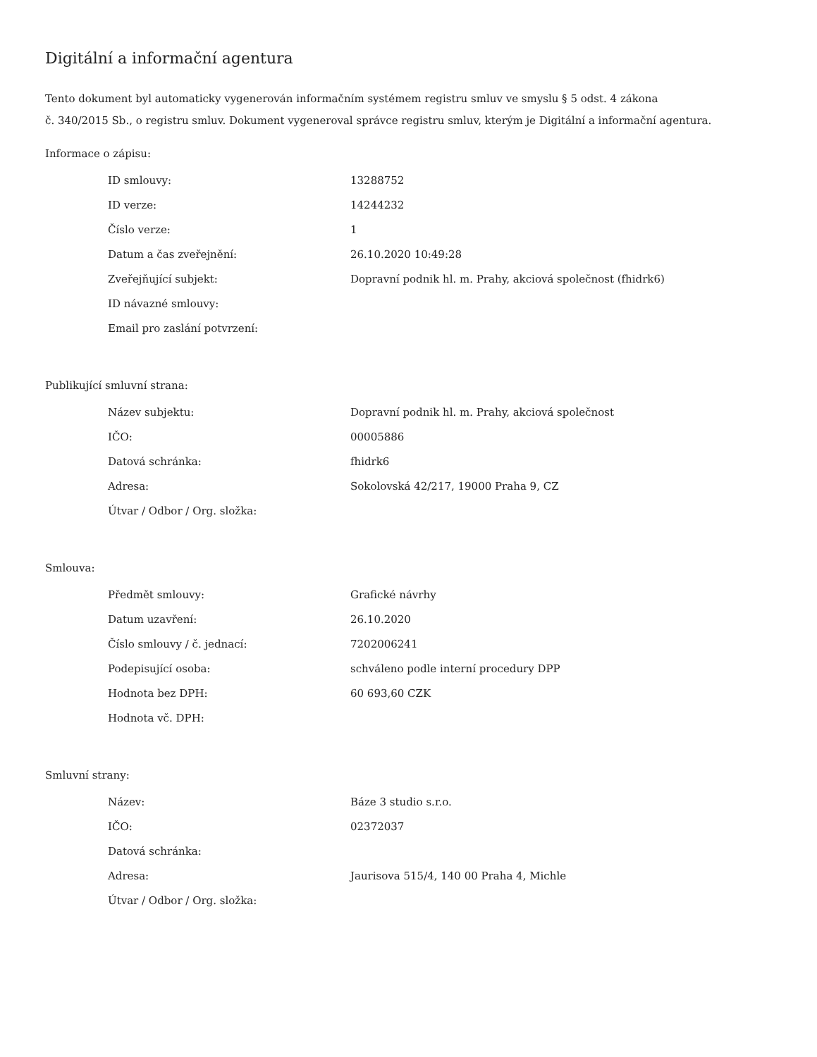Digitální a informační agentura
Tento dokument byl automaticky vygenerován informačním systémem registru smluv ve smyslu § 5 odst. 4 zákona
č. 340/2015 Sb., o registru smluv. Dokument vygeneroval správce registru smluv, kterým je Digitální a informační agentura.
Informace o zápisu:
| ID smlouvy: | 13288752 |
| ID verze: | 14244232 |
| Číslo verze: | 1 |
| Datum a čas zveřejnění: | 26.10.2020 10:49:28 |
| Zveřejňující subjekt: | Dopravní podnik hl. m. Prahy, akciová společnost (fhidrk6) |
| ID návazné smlouvy: | |
| Email pro zaslání potvrzení: | |
Publikující smluvní strana:
| Název subjektu: | Dopravní podnik hl. m. Prahy, akciová společnost |
| IČO: | 00005886 |
| Datová schránka: | fhidrk6 |
| Adresa: | Sokolovská 42/217, 19000 Praha 9, CZ |
| Útvar / Odbor / Org. složka: | |
Smlouva:
| Předmět smlouvy: | Grafické návrhy |
| Datum uzavření: | 26.10.2020 |
| Číslo smlouvy / č. jednací: | 7202006241 |
| Podepisující osoba: | schváleno podle interní procedury DPP |
| Hodnota bez DPH: | 60 693,60 CZK |
| Hodnota vč. DPH: | |
Smluvní strany:
| Název: | Báze 3 studio s.r.o. |
| IČO: | 02372037 |
| Datová schránka: | |
| Adresa: | Jaurisova 515/4, 140 00 Praha 4, Michle |
| Útvar / Odbor / Org. složka: | |